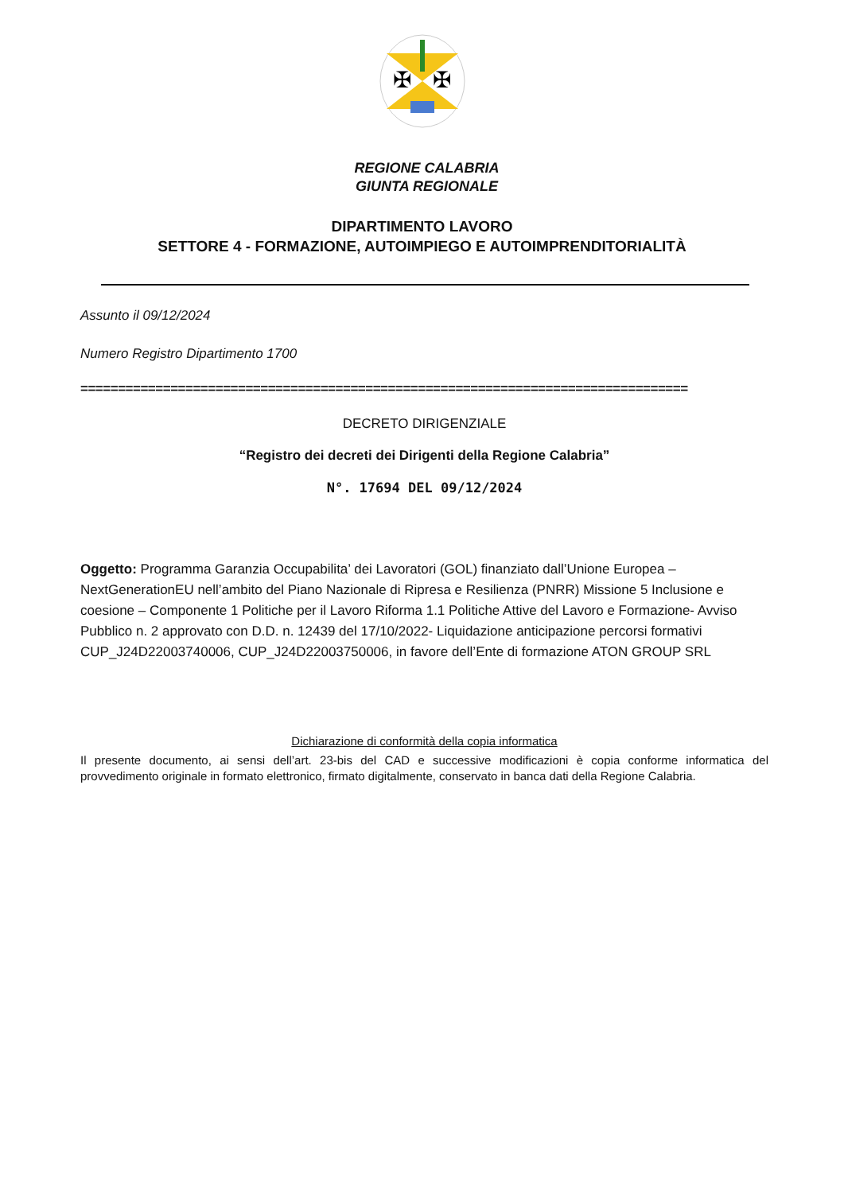✠
✠
REGIONE CALABRIA
GIUNTA REGIONALE
DIPARTIMENTO LAVORO
SETTORE 4 - FORMAZIONE, AUTOIMPIEGO E AUTOIMPRENDITORIALITÀ
Assunto il 09/12/2024
Numero Registro Dipartimento 1700
=================================================================================
DECRETO DIRIGENZIALE
“Registro dei decreti dei Dirigenti della Regione Calabria”
N°. 17694 DEL 09/12/2024
Oggetto: Programma Garanzia Occupabilita’ dei Lavoratori (GOL) finanziato dall’Unione Europea – NextGenerationEU nell’ambito del Piano Nazionale di Ripresa e Resilienza (PNRR) Missione 5 Inclusione e coesione – Componente 1 Politiche per il Lavoro Riforma 1.1 Politiche Attive del Lavoro e Formazione- Avviso Pubblico n. 2 approvato con D.D. n. 12439 del 17/10/2022- Liquidazione anticipazione percorsi formativi CUP_J24D22003740006, CUP_J24D22003750006, in favore dell’Ente di formazione ATON GROUP SRL
Dichiarazione di conformità della copia informatica
Il presente documento, ai sensi dell’art. 23-bis del CAD e successive modificazioni è copia conforme informatica del provvedimento originale in formato elettronico, firmato digitalmente, conservato in banca dati della Regione Calabria.